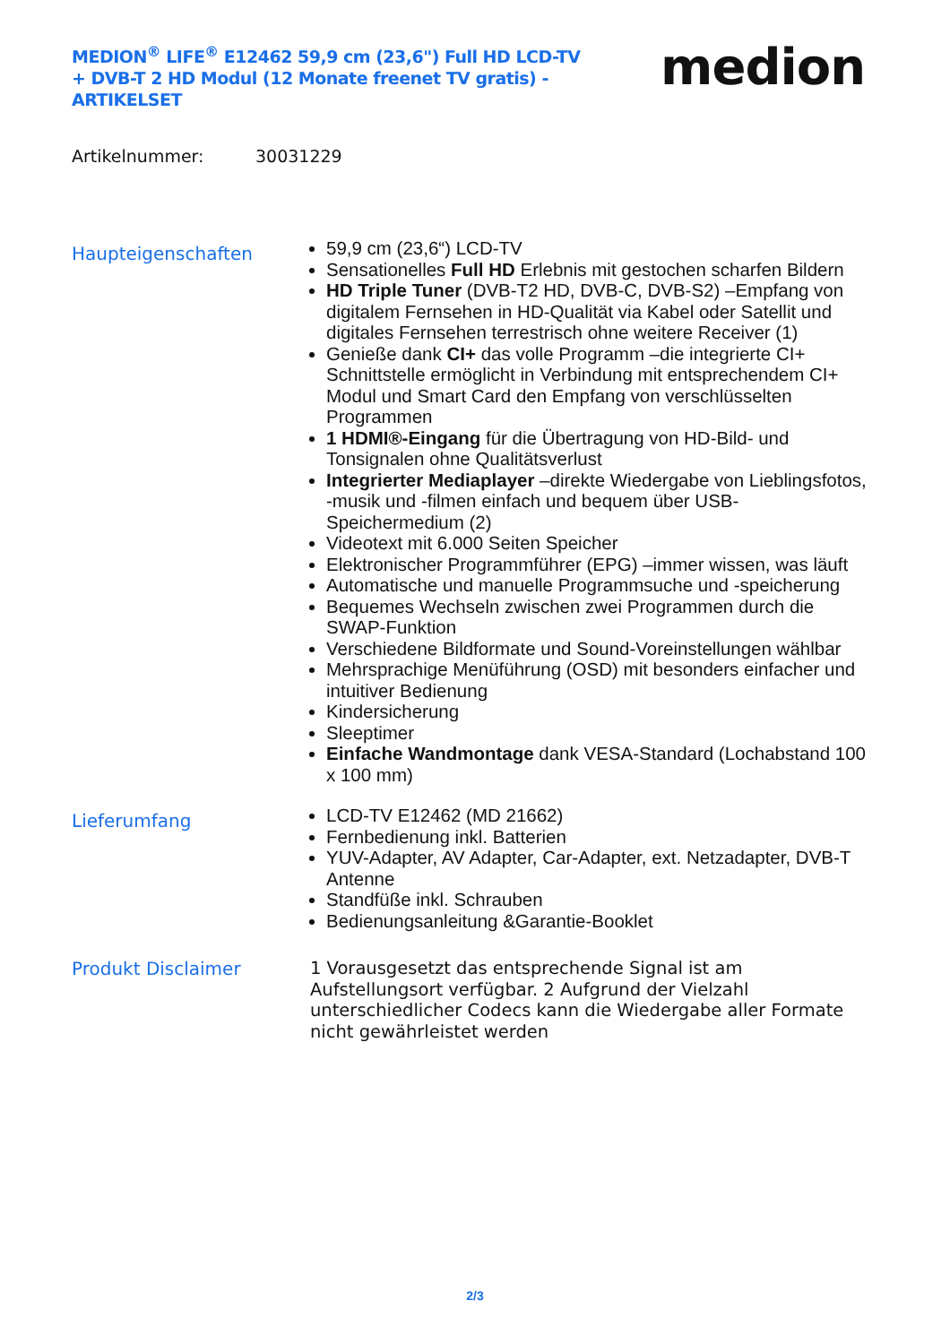MEDION<sup>®</sup> LIFE<sup>®</sup> E12462 59,9 cm (23,6") Full HD LCD-TV + DVB-T 2 HD Modul (12 Monate freenet TV gratis) - ARTIKELSET
medion
Artikelnummer: 30031229
Haupteigenschaften
59,9 cm (23,6“) LCD-TV
Sensationelles Full HD Erlebnis mit gestochen scharfen Bildern
HD Triple Tuner (DVB-T2 HD, DVB-C, DVB-S2) –Empfang von digitalem Fernsehen in HD-Qualität via Kabel oder Satellit und digitales Fernsehen terrestrisch ohne weitere Receiver (1)
Genieße dank CI+ das volle Programm –die integrierte CI+ Schnittstelle ermöglicht in Verbindung mit entsprechendem CI+ Modul und Smart Card den Empfang von verschlüsselten Programmen
1 HDMI®-Eingang für die Übertragung von HD-Bild- und Tonsignalen ohne Qualitätsverlust
Integrierter Mediaplayer –direkte Wiedergabe von Lieblingsfotos, -musik und -filmen einfach und bequem über USB-Speichermedium (2)
Videotext mit 6.000 Seiten Speicher
Elektronischer Programmführer (EPG) –immer wissen, was läuft
Automatische und manuelle Programmsuche und -speicherung
Bequemes Wechseln zwischen zwei Programmen durch die SWAP-Funktion
Verschiedene Bildformate und Sound-Voreinstellungen wählbar
Mehrsprachige Menüführung (OSD) mit besonders einfacher und intuitiver Bedienung
Kindersicherung
Sleeptimer
Einfache Wandmontage dank VESA-Standard (Lochabstand 100 x 100 mm)
Lieferumfang
LCD-TV E12462 (MD 21662)
Fernbedienung inkl. Batterien
YUV-Adapter, AV Adapter, Car-Adapter, ext. Netzadapter, DVB-T Antenne
Standfüße inkl. Schrauben
Bedienungsanleitung &Garantie-Booklet
Produkt Disclaimer
1 Vorausgesetzt das entsprechende Signal ist am Aufstellungsort verfügbar. 2 Aufgrund der Vielzahl unterschiedlicher Codecs kann die Wiedergabe aller Formate nicht gewährleistet werden
2/3